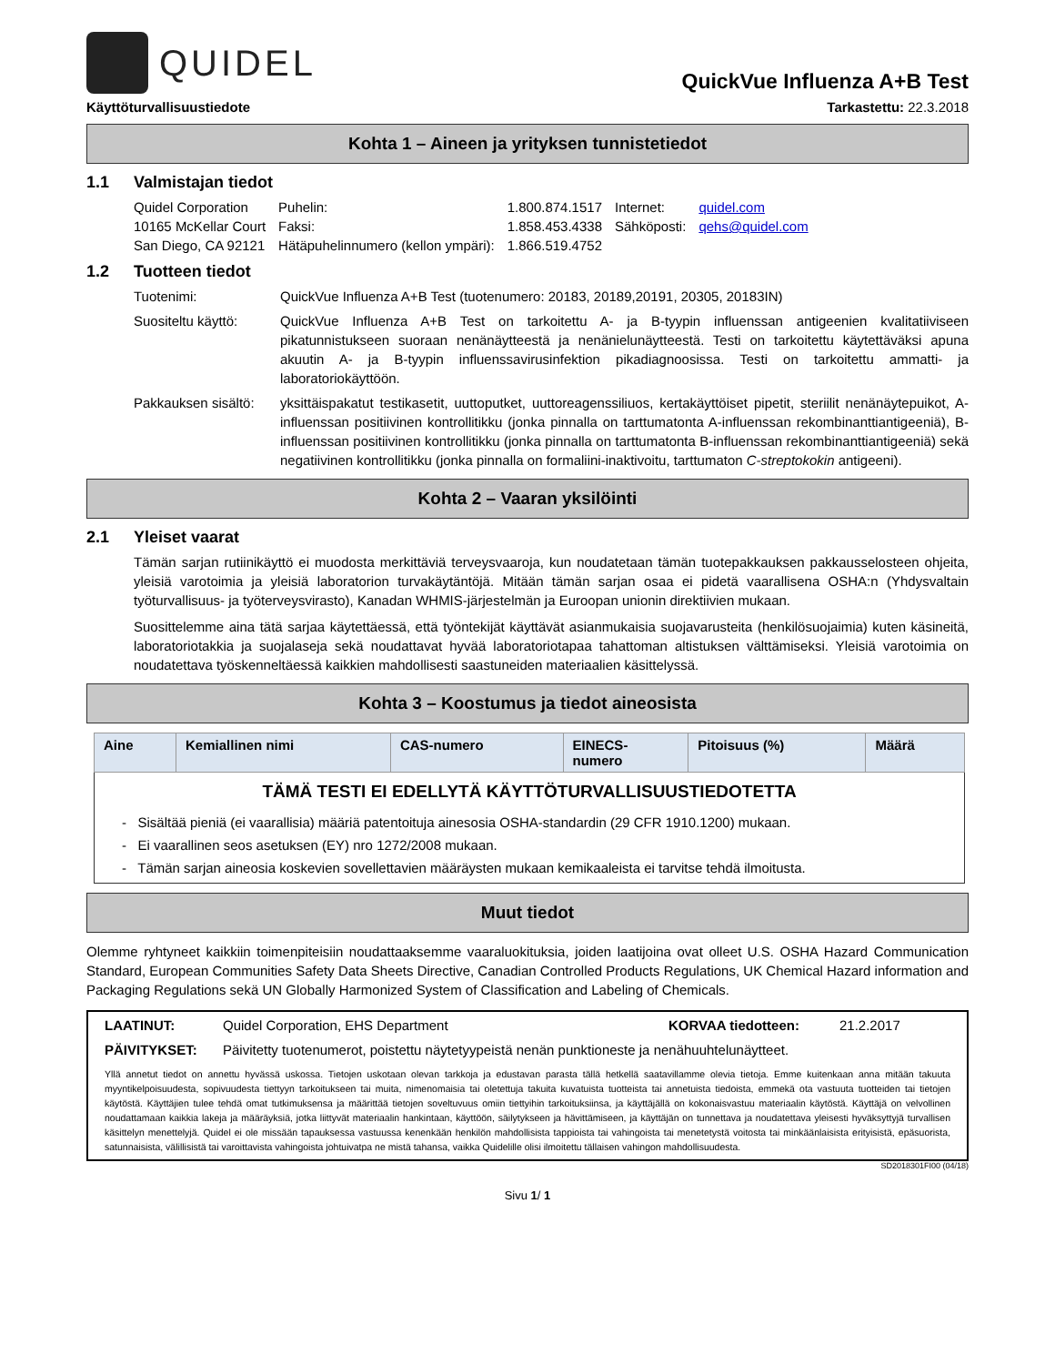QUIDEL
QuickVue Influenza A+B Test
Käyttöturvallisuustiedote Tarkastettu: 22.3.2018
Kohta 1 – Aineen ja yrityksen tunnistetiedot
1.1 Valmistajan tiedot
| Quidel Corporation | Puhelin: | 1.800.874.1517 | Internet: | quidel.com |
| 10165 McKellar Court | Faksi: | 1.858.453.4338 | Sähköposti: | qehs@quidel.com |
| San Diego, CA 92121 | Hätäpuhelinnumero (kellon ympäri): | 1.866.519.4752 | | |
1.2 Tuotteen tiedot
Tuotenimi: QuickVue Influenza A+B Test (tuotenumero: 20183, 20189,20191, 20305, 20183IN)
Suositeltu käyttö:
QuickVue Influenza A+B Test on tarkoitettu A- ja B-tyypin influenssan antigeenien kvalitatiiviseen pikatunnistukseen suoraan nenänäytteestä ja nenänielunäytteestä. Testi on tarkoitettu käytettäväksi apuna akuutin A- ja B-tyypin influenssavirusinfektion pikadiagnoosissa. Testi on tarkoitettu ammatti- ja laboratoriokäyttöön.
Pakkauksen sisältö:
yksittäispakatut testikasetit, uuttoputket, uuttoreagenssiliuos, kertakäyttöiset pipetit, steriilit nenänäytepuikot, A-influenssan positiivinen kontrollitikku (jonka pinnalla on tarttumatonta A-influenssan rekombinanttiantigeeniä), B-influenssan positiivinen kontrollitikku (jonka pinnalla on tarttumatonta B-influenssan rekombinanttiantigeeniä) sekä negatiivinen kontrollitikku (jonka pinnalla on formaliini-inaktivoitu, tarttumaton C-streptokokin antigeeni).
Kohta 2 – Vaaran yksilöinti
2.1 Yleiset vaarat
Tämän sarjan rutiinikäyttö ei muodosta merkittäviä terveysvaaroja, kun noudatetaan tämän tuotepakkauksen pakkausselosteen ohjeita, yleisiä varotoimia ja yleisiä laboratorion turvakäytäntöjä. Mitään tämän sarjan osaa ei pidetä vaarallisena OSHA:n (Yhdysvaltain työturvallisuus- ja työterveysvirasto), Kanadan WHMIS-järjestelmän ja Euroopan unionin direktiivien mukaan.
Suosittelemme aina tätä sarjaa käytettäessä, että työntekijät käyttävät asianmukaisia suojavarusteita (henkilösuojaimia) kuten käsineitä, laboratoriotakkia ja suojalaseja sekä noudattavat hyvää laboratoriotapaa tahattoman altistuksen välttämiseksi. Yleisiä varotoimia on noudatettava työskenneltäessä kaikkien mahdollisesti saastuneiden materiaalien käsittelyssä.
Kohta 3 – Koostumus ja tiedot aineosista
| Aine | Kemiallinen nimi | CAS-numero | EINECS- numero | Pitoisuus (%) | Määrä |
| --- | --- | --- | --- | --- | --- |
| TÄMÄ TESTI EI EDELLYTÄ KÄYTTÖTURVALLISUUSTIEDOTETTA | | | | | |
| - Sisältää pieniä (ei vaarallisia) määriä patentoituja ainesosia OSHA-standardin (29 CFR 1910.1200) mukaan. | | | | | |
| - Ei vaarallinen seos asetuksen (EY) nro 1272/2008 mukaan. | | | | | |
| - Tämän sarjan aineosia koskevien sovellettavien määräysten mukaan kemikaaleista ei tarvitse tehdä ilmoitusta. | | | | | |
Muut tiedot
Olemme ryhtyneet kaikkiin toimenpiteisiin noudattaaksemme vaaraluokituksia, joiden laatijoina ovat olleet U.S. OSHA Hazard Communication Standard, European Communities Safety Data Sheets Directive, Canadian Controlled Products Regulations, UK Chemical Hazard information and Packaging Regulations sekä UN Globally Harmonized System of Classification and Labeling of Chemicals.
LAATINUT: Quidel Corporation, EHS Department KORVAA tiedotteen: 21.2.2017
PÄIVITYKSET: Päivitetty tuotenumerot, poistettu näytetyypeistä nenän punktioneste ja nenähuuhtelunäytteet.
Yllä annetut tiedot on annettu hyvässä uskossa. Tietojen uskotaan olevan tarkkoja ja edustavan parasta tällä hetkellä saatavillamme olevia tietoja. Emme kuitenkaan anna mitään takuuta myyntikelpoisuudesta, sopivuudesta tiettyyn tarkoitukseen tai muita, nimenomaisia tai oletettuja takuita kuvatuista tuotteista tai annetuista tiedoista, emmekä ota vastuuta tuotteiden tai tietojen käytöstä. Käyttäjien tulee tehdä omat tutkimuksensa ja määrittää tietojen soveltuvuus omiin tiettyihin tarkoituksiinsa, ja käyttäjällä on kokonaisvastuu materiaalin käytöstä. Käyttäjä on velvollinen noudattamaan kaikkia lakeja ja määräyksiä, jotka liittyvät materiaalin hankintaan, käyttöön, säilytykseen ja hävittämiseen, ja käyttäjän on tunnettava ja noudatettava yleisesti hyväksyttyjä turvallisen käsittelyn menettelyjä. Quidel ei ole missään tapauksessa vastuussa kenenkään henkilön mahdollisista tappioista tai vahingoista tai menetetystä voitosta tai minkäänlaisista erityisistä, epäsuorista, satunnaisista, välillisistä tai varoittavista vahingoista johtuivatpa ne mistä tahansa, vaikka Quidelille olisi ilmoitettu tällaisen vahingon mahdollisuudesta.
SD2018301FI00 (04/18)
Sivu 1/ 1